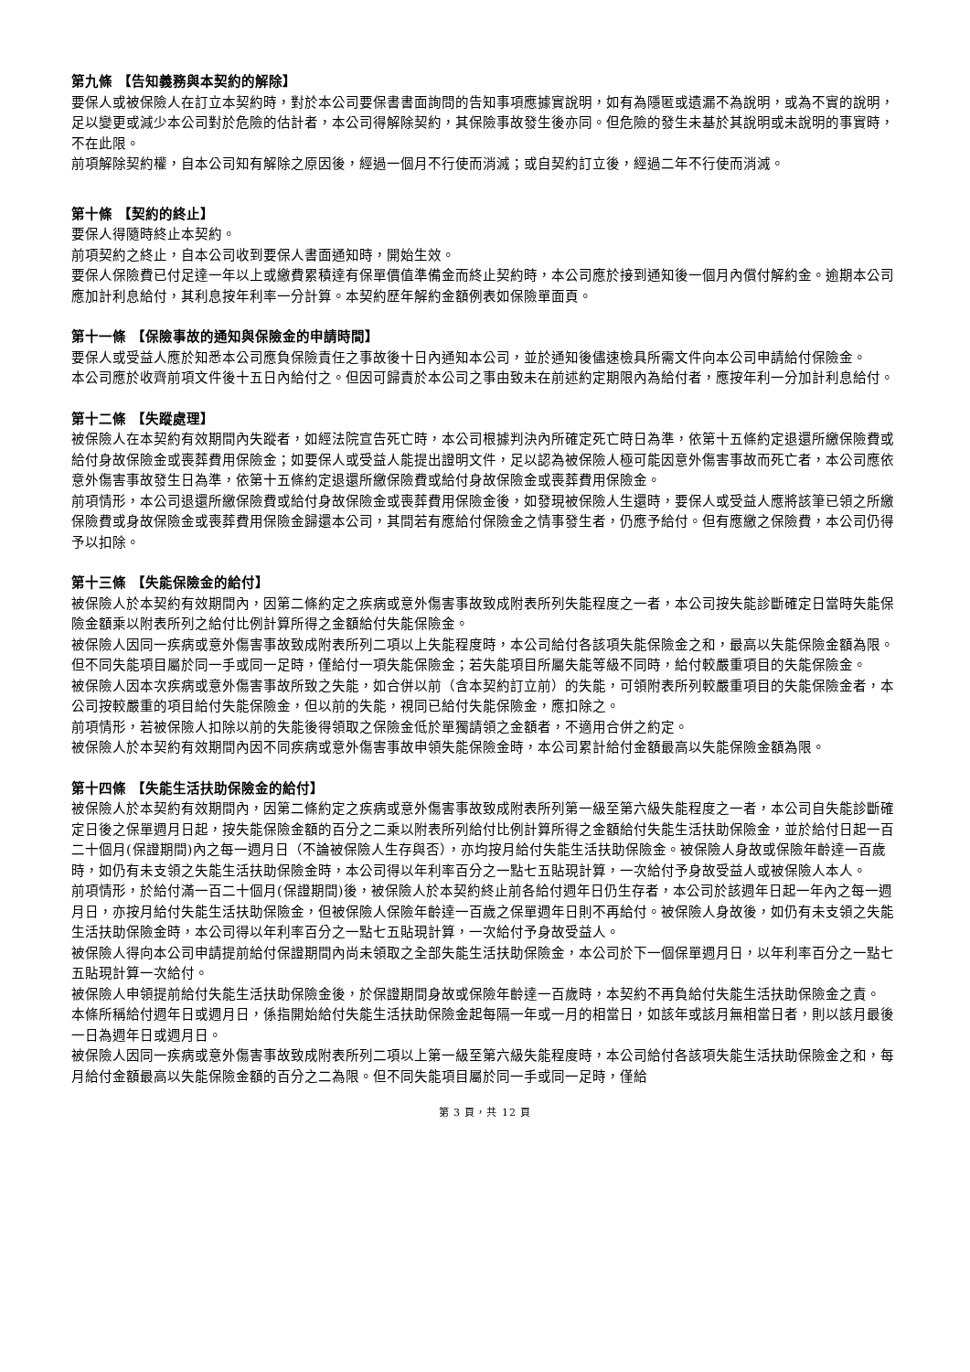第九條 【告知義務與本契約的解除】
要保人或被保險人在訂立本契約時，對於本公司要保書書面詢問的告知事項應據實說明，如有為隱匿或遺漏不為說明，或為不實的說明，足以變更或減少本公司對於危險的估計者，本公司得解除契約，其保險事故發生後亦同。但危險的發生未基於其說明或未說明的事實時，不在此限。
前項解除契約權，自本公司知有解除之原因後，經過一個月不行使而消滅；或自契約訂立後，經過二年不行使而消滅。
第十條 【契約的終止】
要保人得隨時終止本契約。
前項契約之終止，自本公司收到要保人書面通知時，開始生效。
要保人保險費已付足達一年以上或繳費累積達有保單價值準備金而終止契約時，本公司應於接到通知後一個月內償付解約金。逾期本公司應加計利息給付，其利息按年利率一分計算。本契約歷年解約金額例表如保險單面頁。
第十一條 【保險事故的通知與保險金的申請時間】
要保人或受益人應於知悉本公司應負保險責任之事故後十日內通知本公司，並於通知後儘速檢具所需文件向本公司申請給付保險金。
本公司應於收齊前項文件後十五日內給付之。但因可歸責於本公司之事由致未在前述約定期限內為給付者，應按年利一分加計利息給付。
第十二條 【失蹤處理】
被保險人在本契約有效期間內失蹤者，如經法院宣告死亡時，本公司根據判決內所確定死亡時日為準，依第十五條約定退還所繳保險費或給付身故保險金或喪葬費用保險金；如要保人或受益人能提出證明文件，足以認為被保險人極可能因意外傷害事故而死亡者，本公司應依意外傷害事故發生日為準，依第十五條約定退還所繳保險費或給付身故保險金或喪葬費用保險金。
前項情形，本公司退還所繳保險費或給付身故保險金或喪葬費用保險金後，如發現被保險人生還時，要保人或受益人應將該筆已領之所繳保險費或身故保險金或喪葬費用保險金歸還本公司，其間若有應給付保險金之情事發生者，仍應予給付。但有應繳之保險費，本公司仍得予以扣除。
第十三條 【失能保險金的給付】
被保險人於本契約有效期間內，因第二條約定之疾病或意外傷害事故致成附表所列失能程度之一者，本公司按失能診斷確定日當時失能保險金額乘以附表所列之給付比例計算所得之金額給付失能保險金。
被保險人因同一疾病或意外傷害事故致成附表所列二項以上失能程度時，本公司給付各該項失能保險金之和，最高以失能保險金額為限。但不同失能項目屬於同一手或同一足時，僅給付一項失能保險金；若失能項目所屬失能等級不同時，給付較嚴重項目的失能保險金。
被保險人因本次疾病或意外傷害事故所致之失能，如合併以前（含本契約訂立前）的失能，可領附表所列較嚴重項目的失能保險金者，本公司按較嚴重的項目給付失能保險金，但以前的失能，視同已給付失能保險金，應扣除之。
前項情形，若被保險人扣除以前的失能後得領取之保險金低於單獨請領之金額者，不適用合併之約定。
被保險人於本契約有效期間內因不同疾病或意外傷害事故申領失能保險金時，本公司累計給付金額最高以失能保險金額為限。
第十四條 【失能生活扶助保險金的給付】
被保險人於本契約有效期間內，因第二條約定之疾病或意外傷害事故致成附表所列第一級至第六級失能程度之一者，本公司自失能診斷確定日後之保單週月日起，按失能保險金額的百分之二乘以附表所列給付比例計算所得之金額給付失能生活扶助保險金，並於給付日起一百二十個月(保證期間)內之每一週月日（不論被保險人生存與否），亦均按月給付失能生活扶助保險金。被保險人身故或保險年齡達一百歲時，如仍有未支領之失能生活扶助保險金時，本公司得以年利率百分之一點七五貼現計算，一次給付予身故受益人或被保險人本人。
前項情形，於給付滿一百二十個月(保證期間)後，被保險人於本契約終止前各給付週年日仍生存者，本公司於該週年日起一年內之每一週月日，亦按月給付失能生活扶助保險金，但被保險人保險年齡達一百歲之保單週年日則不再給付。被保險人身故後，如仍有未支領之失能生活扶助保險金時，本公司得以年利率百分之一點七五貼現計算，一次給付予身故受益人。
被保險人得向本公司申請提前給付保證期間內尚未領取之全部失能生活扶助保險金，本公司於下一個保單週月日，以年利率百分之一點七五貼現計算一次給付。
被保險人申領提前給付失能生活扶助保險金後，於保證期間身故或保險年齡達一百歲時，本契約不再負給付失能生活扶助保險金之責。
本條所稱給付週年日或週月日，係指開始給付失能生活扶助保險金起每隔一年或一月的相當日，如該年或該月無相當日者，則以該月最後一日為週年日或週月日。
被保險人因同一疾病或意外傷害事故致成附表所列二項以上第一級至第六級失能程度時，本公司給付各該項失能生活扶助保險金之和，每月給付金額最高以失能保險金額的百分之二為限。但不同失能項目屬於同一手或同一足時，僅給
第 3 頁，共 12 頁